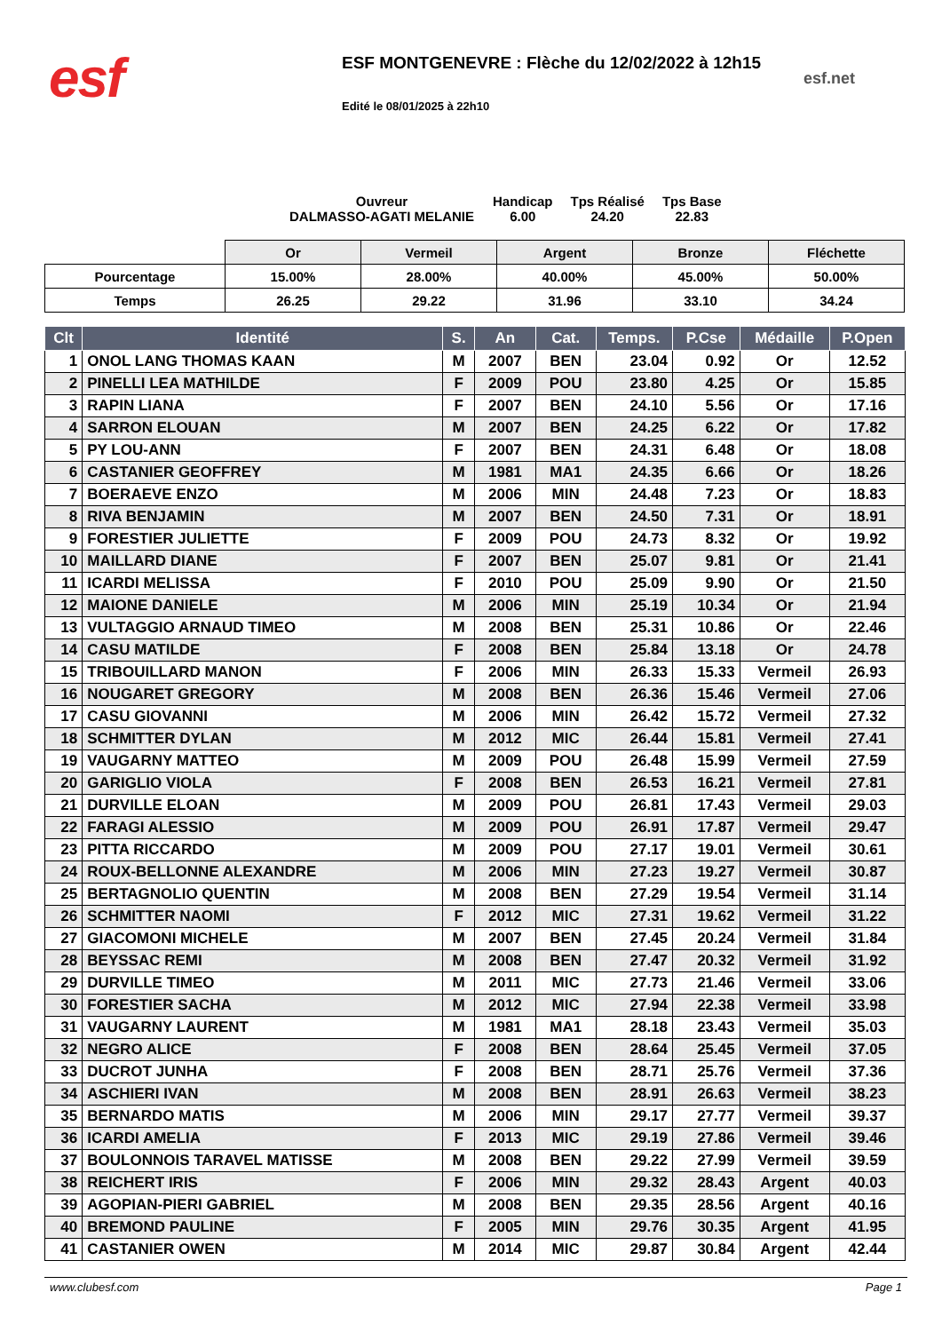esf
ESF MONTGENEVRE : Flèche du 12/02/2022 à 12h15
Edité le 08/01/2025 à 22h10
esf.net
Ouvreur
DALMASSO-AGATI MELANIE
Handicap
6.00
Tps Réalisé
24.20
Tps Base
22.83
| | Or | Vermeil | Argent | Bronze | Fléchette |
| Pourcentage | 15.00% | 28.00% | 40.00% | 45.00% | 50.00% |
| Temps | 26.25 | 29.22 | 31.96 | 33.10 | 34.24 |
| Clt | Identité | S. | An | Cat. | Temps. | P.Cse | Médaille | P.Open |
| --- | --- | --- | --- | --- | --- | --- | --- | --- |
| 1 | ONOL LANG THOMAS KAAN | M | 2007 | BEN | 23.04 | 0.92 | Or | 12.52 |
| 2 | PINELLI LEA MATHILDE | F | 2009 | POU | 23.80 | 4.25 | Or | 15.85 |
| 3 | RAPIN LIANA | F | 2007 | BEN | 24.10 | 5.56 | Or | 17.16 |
| 4 | SARRON ELOUAN | M | 2007 | BEN | 24.25 | 6.22 | Or | 17.82 |
| 5 | PY LOU-ANN | F | 2007 | BEN | 24.31 | 6.48 | Or | 18.08 |
| 6 | CASTANIER GEOFFREY | M | 1981 | MA1 | 24.35 | 6.66 | Or | 18.26 |
| 7 | BOERAEVE ENZO | M | 2006 | MIN | 24.48 | 7.23 | Or | 18.83 |
| 8 | RIVA BENJAMIN | M | 2007 | BEN | 24.50 | 7.31 | Or | 18.91 |
| 9 | FORESTIER JULIETTE | F | 2009 | POU | 24.73 | 8.32 | Or | 19.92 |
| 10 | MAILLARD DIANE | F | 2007 | BEN | 25.07 | 9.81 | Or | 21.41 |
| 11 | ICARDI MELISSA | F | 2010 | POU | 25.09 | 9.90 | Or | 21.50 |
| 12 | MAIONE DANIELE | M | 2006 | MIN | 25.19 | 10.34 | Or | 21.94 |
| 13 | VULTAGGIO ARNAUD TIMEO | M | 2008 | BEN | 25.31 | 10.86 | Or | 22.46 |
| 14 | CASU MATILDE | F | 2008 | BEN | 25.84 | 13.18 | Or | 24.78 |
| 15 | TRIBOUILLARD MANON | F | 2006 | MIN | 26.33 | 15.33 | Vermeil | 26.93 |
| 16 | NOUGARET GREGORY | M | 2008 | BEN | 26.36 | 15.46 | Vermeil | 27.06 |
| 17 | CASU GIOVANNI | M | 2006 | MIN | 26.42 | 15.72 | Vermeil | 27.32 |
| 18 | SCHMITTER DYLAN | M | 2012 | MIC | 26.44 | 15.81 | Vermeil | 27.41 |
| 19 | VAUGARNY MATTEO | M | 2009 | POU | 26.48 | 15.99 | Vermeil | 27.59 |
| 20 | GARIGLIO VIOLA | F | 2008 | BEN | 26.53 | 16.21 | Vermeil | 27.81 |
| 21 | DURVILLE ELOAN | M | 2009 | POU | 26.81 | 17.43 | Vermeil | 29.03 |
| 22 | FARAGI ALESSIO | M | 2009 | POU | 26.91 | 17.87 | Vermeil | 29.47 |
| 23 | PITTA RICCARDO | M | 2009 | POU | 27.17 | 19.01 | Vermeil | 30.61 |
| 24 | ROUX-BELLONNE ALEXANDRE | M | 2006 | MIN | 27.23 | 19.27 | Vermeil | 30.87 |
| 25 | BERTAGNOLIO QUENTIN | M | 2008 | BEN | 27.29 | 19.54 | Vermeil | 31.14 |
| 26 | SCHMITTER NAOMI | F | 2012 | MIC | 27.31 | 19.62 | Vermeil | 31.22 |
| 27 | GIACOMONI MICHELE | M | 2007 | BEN | 27.45 | 20.24 | Vermeil | 31.84 |
| 28 | BEYSSAC REMI | M | 2008 | BEN | 27.47 | 20.32 | Vermeil | 31.92 |
| 29 | DURVILLE TIMEO | M | 2011 | MIC | 27.73 | 21.46 | Vermeil | 33.06 |
| 30 | FORESTIER SACHA | M | 2012 | MIC | 27.94 | 22.38 | Vermeil | 33.98 |
| 31 | VAUGARNY LAURENT | M | 1981 | MA1 | 28.18 | 23.43 | Vermeil | 35.03 |
| 32 | NEGRO ALICE | F | 2008 | BEN | 28.64 | 25.45 | Vermeil | 37.05 |
| 33 | DUCROT JUNHA | F | 2008 | BEN | 28.71 | 25.76 | Vermeil | 37.36 |
| 34 | ASCHIERI IVAN | M | 2008 | BEN | 28.91 | 26.63 | Vermeil | 38.23 |
| 35 | BERNARDO MATIS | M | 2006 | MIN | 29.17 | 27.77 | Vermeil | 39.37 |
| 36 | ICARDI AMELIA | F | 2013 | MIC | 29.19 | 27.86 | Vermeil | 39.46 |
| 37 | BOULONNOIS TARAVEL MATISSE | M | 2008 | BEN | 29.22 | 27.99 | Vermeil | 39.59 |
| 38 | REICHERT IRIS | F | 2006 | MIN | 29.32 | 28.43 | Argent | 40.03 |
| 39 | AGOPIAN-PIERI GABRIEL | M | 2008 | BEN | 29.35 | 28.56 | Argent | 40.16 |
| 40 | BREMOND PAULINE | F | 2005 | MIN | 29.76 | 30.35 | Argent | 41.95 |
| 41 | CASTANIER OWEN | M | 2014 | MIC | 29.87 | 30.84 | Argent | 42.44 |
www.clubesf.com Page 1